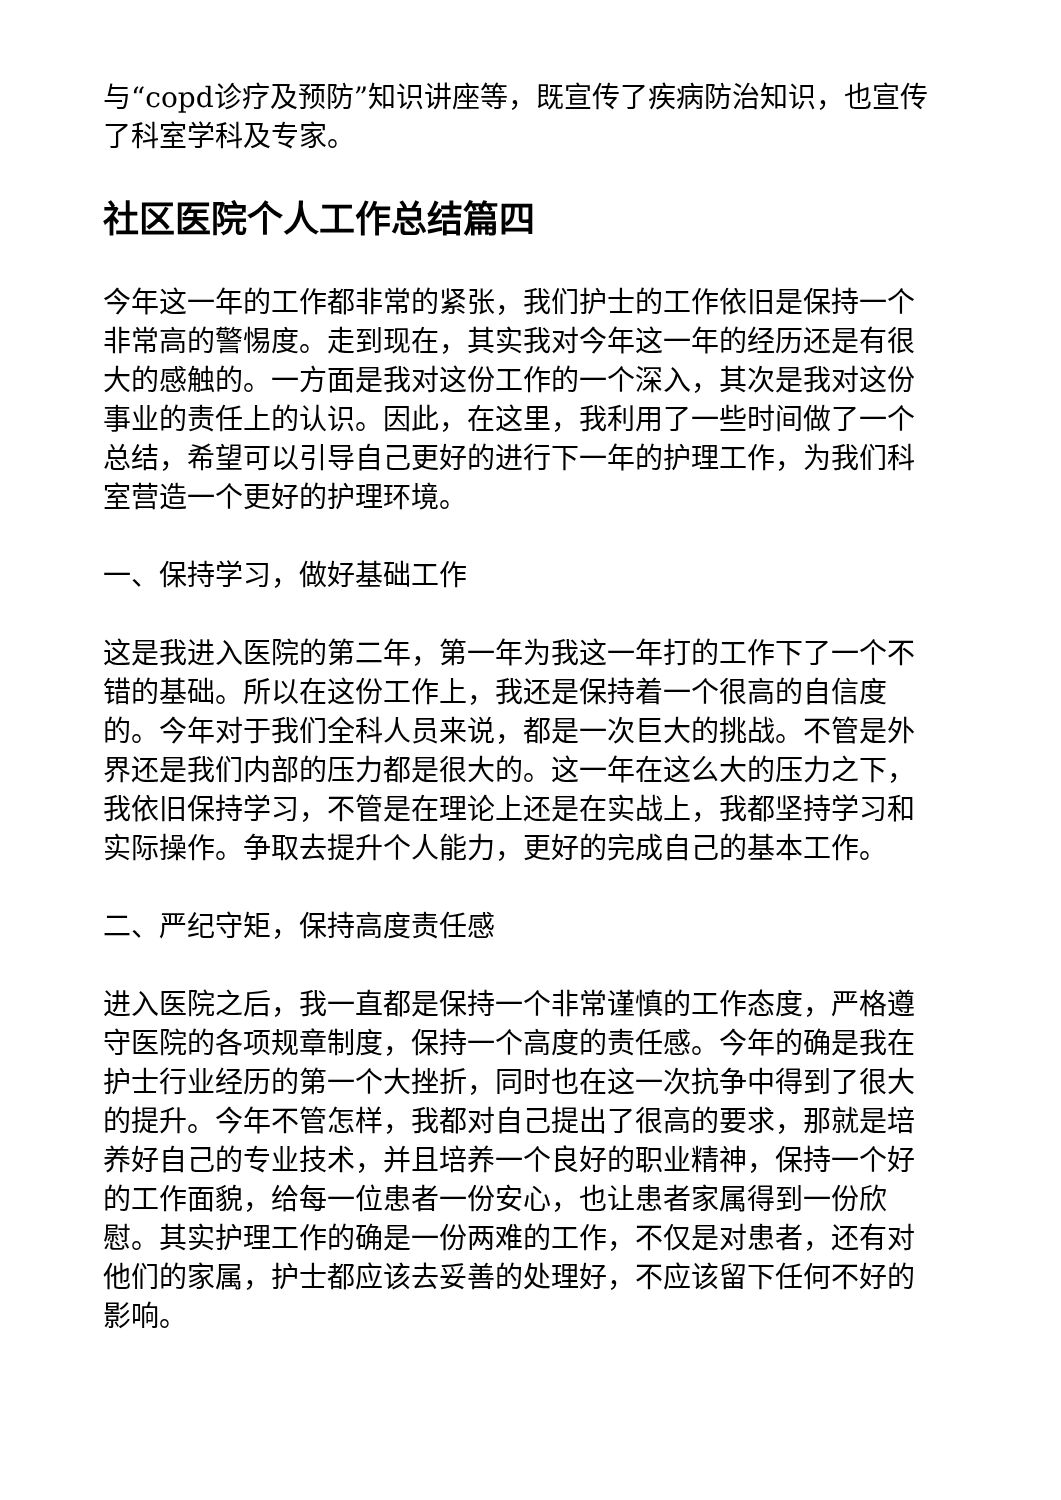与“copd诊疗及预防”知识讲座等，既宣传了疾病防治知识，也宣传了科室学科及专家。
社区医院个人工作总结篇四
今年这一年的工作都非常的紧张，我们护士的工作依旧是保持一个非常高的警惕度。走到现在，其实我对今年这一年的经历还是有很大的感触的。一方面是我对这份工作的一个深入，其次是我对这份事业的责任上的认识。因此，在这里，我利用了一些时间做了一个总结，希望可以引导自己更好的进行下一年的护理工作，为我们科室营造一个更好的护理环境。
一、保持学习，做好基础工作
这是我进入医院的第二年，第一年为我这一年打的工作下了一个不错的基础。所以在这份工作上，我还是保持着一个很高的自信度的。今年对于我们全科人员来说，都是一次巨大的挑战。不管是外界还是我们内部的压力都是很大的。这一年在这么大的压力之下，我依旧保持学习，不管是在理论上还是在实战上，我都坚持学习和实际操作。争取去提升个人能力，更好的完成自己的基本工作。
二、严纪守矩，保持高度责任感
进入医院之后，我一直都是保持一个非常谨慎的工作态度，严格遵守医院的各项规章制度，保持一个高度的责任感。今年的确是我在护士行业经历的第一个大挫折，同时也在这一次抗争中得到了很大的提升。今年不管怎样，我都对自己提出了很高的要求，那就是培养好自己的专业技术，并且培养一个良好的职业精神，保持一个好的工作面貌，给每一位患者一份安心，也让患者家属得到一份欣慰。其实护理工作的确是一份两难的工作，不仅是对患者，还有对他们的家属，护士都应该去妥善的处理好，不应该留下任何不好的影响。